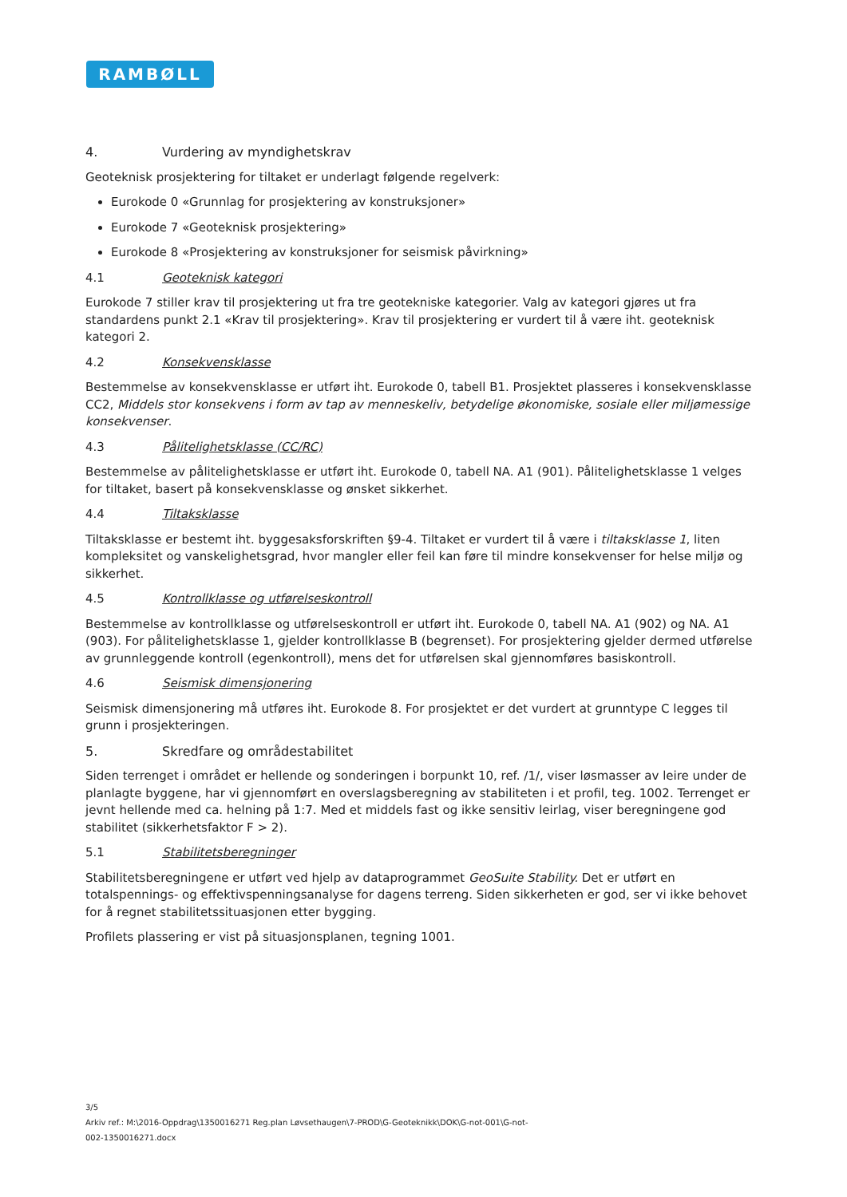RAMBØLL
4. Vurdering av myndighetskrav
Geoteknisk prosjektering for tiltaket er underlagt følgende regelverk:
Eurokode 0 «Grunnlag for prosjektering av konstruksjoner»
Eurokode 7 «Geoteknisk prosjektering»
Eurokode 8 «Prosjektering av konstruksjoner for seismisk påvirkning»
4.1 Geoteknisk kategori
Eurokode 7 stiller krav til prosjektering ut fra tre geotekniske kategorier. Valg av kategori gjøres ut fra standardens punkt 2.1 «Krav til prosjektering». Krav til prosjektering er vurdert til å være iht. geoteknisk kategori 2.
4.2 Konsekvensklasse
Bestemmelse av konsekvensklasse er utført iht. Eurokode 0, tabell B1. Prosjektet plasseres i konsekvensklasse CC2, Middels stor konsekvens i form av tap av menneskeliv, betydelige økonomiske, sosiale eller miljømessige konsekvenser.
4.3 Pålitelighetsklasse (CC/RC)
Bestemmelse av pålitelighetsklasse er utført iht. Eurokode 0, tabell NA. A1 (901). Pålitelighetsklasse 1 velges for tiltaket, basert på konsekvensklasse og ønsket sikkerhet.
4.4 Tiltaksklasse
Tiltaksklasse er bestemt iht. byggesaksforskriften §9-4. Tiltaket er vurdert til å være i tiltaksklasse 1, liten kompleksitet og vanskelighetsgrad, hvor mangler eller feil kan føre til mindre konsekvenser for helse miljø og sikkerhet.
4.5 Kontrollklasse og utførelseskontroll
Bestemmelse av kontrollklasse og utførelseskontroll er utført iht. Eurokode 0, tabell NA. A1 (902) og NA. A1 (903). For pålitelighetsklasse 1, gjelder kontrollklasse B (begrenset). For prosjektering gjelder dermed utførelse av grunnleggende kontroll (egenkontroll), mens det for utførelsen skal gjennomføres basiskontroll.
4.6 Seismisk dimensjonering
Seismisk dimensjonering må utføres iht. Eurokode 8. For prosjektet er det vurdert at grunntype C legges til grunn i prosjekteringen.
5. Skredfare og områdestabilitet
Siden terrenget i området er hellende og sonderingen i borpunkt 10, ref. /1/, viser løsmasser av leire under de planlagte byggene, har vi gjennomført en overslagsberegning av stabiliteten i et profil, teg. 1002. Terrenget er jevnt hellende med ca. helning på 1:7. Med et middels fast og ikke sensitiv leirlag, viser beregningene god stabilitet (sikkerhetsfaktor F > 2).
5.1 Stabilitetsberegninger
Stabilitetsberegningene er utført ved hjelp av dataprogrammet GeoSuite Stability. Det er utført en totalspennings- og effektivspenningsanalyse for dagens terreng. Siden sikkerheten er god, ser vi ikke behovet for å regnet stabilitetssituasjonen etter bygging.
Profilets plassering er vist på situasjonsplanen, tegning 1001.
3/5
Arkiv ref.: M:\2016-Oppdrag\1350016271 Reg.plan Løvsethaugen\7-PROD\G-Geoteknikk\DOK\G-not-001\G-not-
002-1350016271.docx